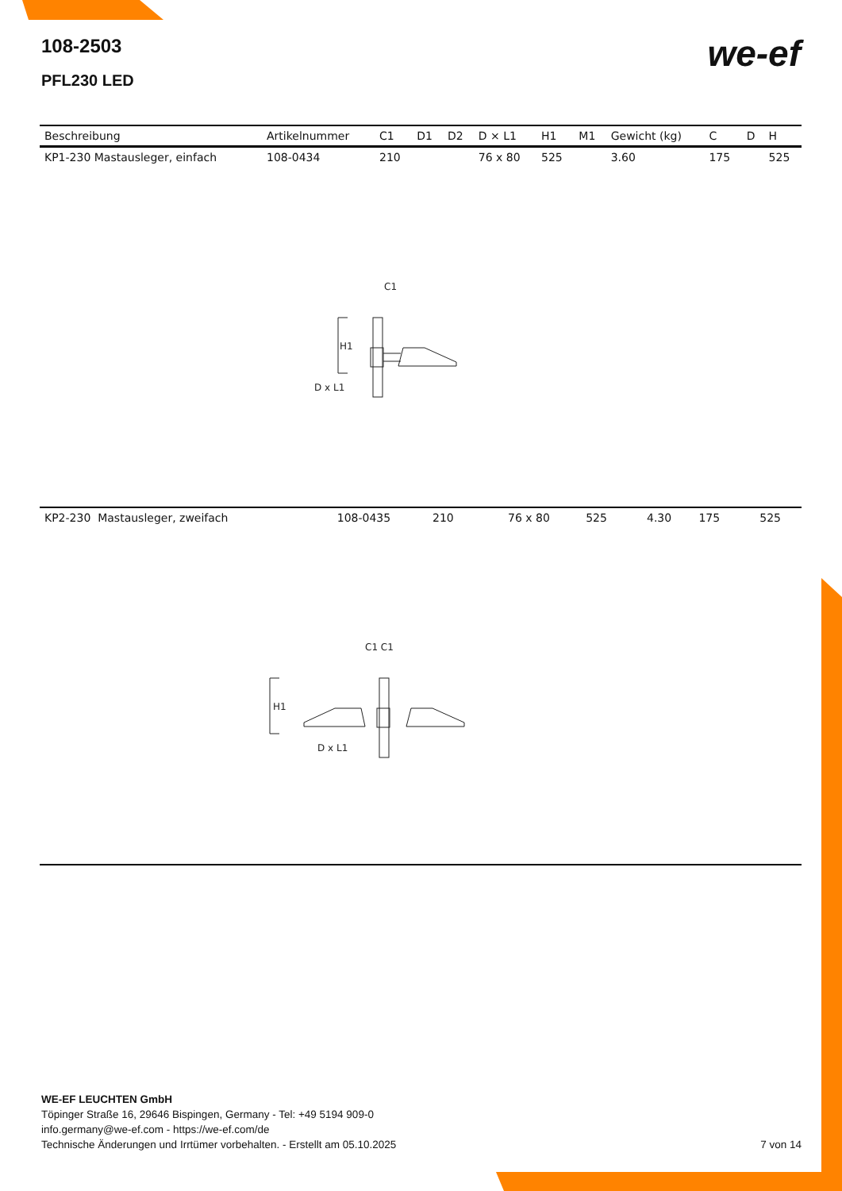108-2503
PFL230 LED
we-ef
| Beschreibung | Artikelnummer | C1 | D1 | D2 | D × L1 | H1 | M1 | Gewicht (kg) | C | D | H |
| --- | --- | --- | --- | --- | --- | --- | --- | --- | --- | --- | --- |
| KP1-230 Mastausleger, einfach | 108-0434 | 210 | | | 76 x 80 | 525 | | 3.60 | 175 | | 525 |
C1
H1
D x L1
| KP2-230 Mastausleger, zweifach | 108-0435 | 210 | | | 76 x 80 | 525 | | 4.30 | 175 | | 525 |
C1 C1
H1
D x L1
WE-EF LEUCHTEN GmbH
Töpinger Straße 16, 29646 Bispingen, Germany - Tel: +49 5194 909-0
info.germany@we-ef.com - https://we-ef.com/de
Technische Änderungen und Irrtümer vorbehalten. - Erstellt am 05.10.2025 7 von 14